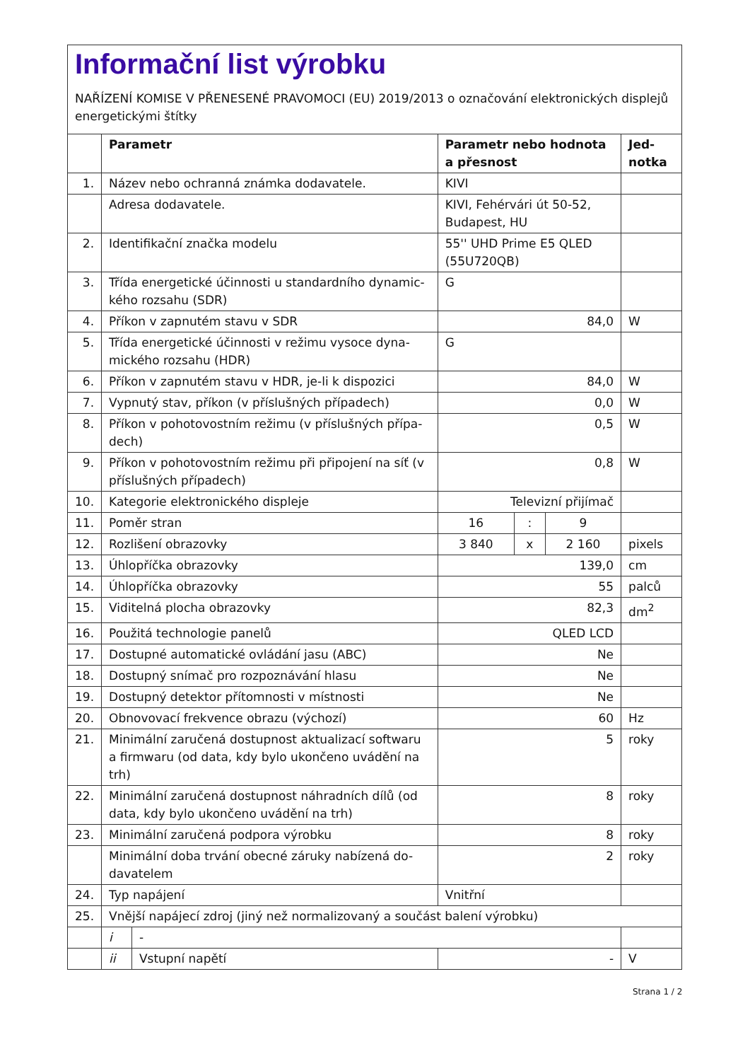Informační list výrobku
NAŘÍZENÍ KOMISE V PŘENESENÉ PRAVOMOCI (EU) 2019/2013 o označování elektronických displejů energetickými štítky
| | Parametr | | Parametr nebo hodnota a přesnost | | | Jed- notka |
| --- | --- | --- | --- | --- | --- | --- |
| 1. | Název nebo ochranná známka dodavatele. | | KIVI | | | |
| | Adresa dodavatele. | | KIVI, Fehérvári út 50-52, Budapest, HU | | | |
| 2. | Identifikační značka modelu | | 55'' UHD Prime E5 QLED (55U720QB) | | | |
| 3. | Třída energetické účinnosti u standardního dynamic-kého rozsahu (SDR) | | G | | | |
| 4. | Příkon v zapnutém stavu v SDR | | 84,0 | | | W |
| 5. | Třída energetické účinnosti v režimu vysoce dyna-mického rozsahu (HDR) | | G | | | |
| 6. | Příkon v zapnutém stavu v HDR, je-li k dispozici | | 84,0 | | | W |
| 7. | Vypnutý stav, příkon (v příslušných případech) | | 0,0 | | | W |
| 8. | Příkon v pohotovostním režimu (v příslušných přípa-dech) | | 0,5 | | | W |
| 9. | Příkon v pohotovostním režimu při připojení na síť (v příslušných případech) | | 0,8 | | | W |
| 10. | Kategorie elektronického displeje | | Televizní přijímač | | | |
| 11. | Poměr stran | | 16 | : | 9 | |
| 12. | Rozlišení obrazovky | | 3 840 | x | 2 160 | pixels |
| 13. | Úhlopříčka obrazovky | | 139,0 | | | cm |
| 14. | Úhlopříčka obrazovky | | 55 | | | palců |
| 15. | Viditelná plocha obrazovky | | 82,3 | | | dm<sup>2</sup> |
| 16. | Použitá technologie panelů | | QLED LCD | | | |
| 17. | Dostupné automatické ovládání jasu (ABC) | | Ne | | | |
| 18. | Dostupný snímač pro rozpoznávání hlasu | | Ne | | | |
| 19. | Dostupný detektor přítomnosti v místnosti | | Ne | | | |
| 20. | Obnovovací frekvence obrazu (výchozí) | | 60 | | | Hz |
| 21. | Minimální zaručená dostupnost aktualizací softwaru a firmwaru (od data, kdy bylo ukončeno uvádění na trh) | | 5 | | | roky |
| 22. | Minimální zaručená dostupnost náhradních dílů (od data, kdy bylo ukončeno uvádění na trh) | | 8 | | | roky |
| 23. | Minimální zaručená podpora výrobku | | 8 | | | roky |
| | Minimální doba trvání obecné záruky nabízená do-davatelem | | 2 | | | roky |
| 24. | Typ napájení | | Vnitřní | | | |
| 25. | Vnější napájecí zdroj (jiný než normalizovaný a součást balení výrobku) | | | | | |
| | i | - | | | | |
| | ii | Vstupní napětí | - | | | V |
Strana 1 / 2